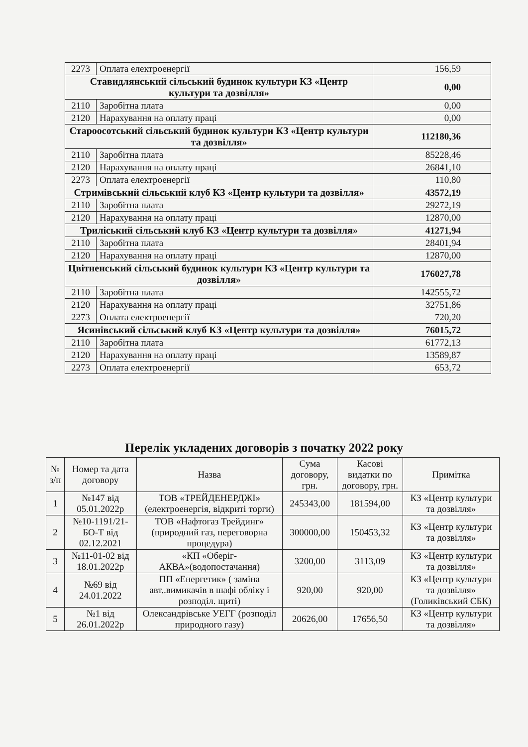| 2273 | Оплата електроенергії | 156,59 |
| Ставидлянський сільський будинок культури КЗ «Центр культури та дозвілля» | | 0,00 |
| 2110 | Заробітна плата | 0,00 |
| 2120 | Нарахування на оплату праці | 0,00 |
| Староосотський сільський будинок культури КЗ «Центр культури та дозвілля» | | 112180,36 |
| 2110 | Заробітна плата | 85228,46 |
| 2120 | Нарахування на оплату праці | 26841,10 |
| 2273 | Оплата електроенергії | 110,80 |
| Стримівський сільський клуб КЗ «Центр культури та дозвілля» | | 43572,19 |
| 2110 | Заробітна плата | 29272,19 |
| 2120 | Нарахування на оплату праці | 12870,00 |
| Триліський сільський клуб КЗ «Центр культури та дозвілля» | | 41271,94 |
| 2110 | Заробітна плата | 28401,94 |
| 2120 | Нарахування на оплату праці | 12870,00 |
| Цвітненський сільський будинок культури КЗ «Центр культури та дозвілля» | | 176027,78 |
| 2110 | Заробітна плата | 142555,72 |
| 2120 | Нарахування на оплату праці | 32751,86 |
| 2273 | Оплата електроенергії | 720,20 |
| Ясинівський сільський клуб КЗ «Центр культури та дозвілля» | | 76015,72 |
| 2110 | Заробітна плата | 61772,13 |
| 2120 | Нарахування на оплату праці | 13589,87 |
| 2273 | Оплата електроенергії | 653,72 |
Перелік укладених договорів з початку 2022 року
| № з/п | Номер та дата договору | Назва | Сума договору, грн. | Касові видатки по договору, грн. | Примітка |
| --- | --- | --- | --- | --- | --- |
| 1 | №147 від 05.01.2022р | ТОВ «ТРЕЙДЕНЕРДЖІ» (електроенергія, відкриті торги) | 245343,00 | 181594,00 | КЗ «Центр культури та дозвілля» |
| 2 | №10-1191/21-БО-Т від 02.12.2021 | ТОВ «Нафтогаз Трейдинг» (природний газ, переговорна процедура) | 300000,00 | 150453,32 | КЗ «Центр культури та дозвілля» |
| 3 | №11-01-02 від 18.01.2022р | «КП «Оберіг-АКВА»(водопостачання) | 3200,00 | 3113,09 | КЗ «Центр культури та дозвілля» |
| 4 | №69 від 24.01.2022 | ПП «Енергетик» ( заміна авт..вимикачів в шафі обліку і розподіл. щиті) | 920,00 | 920,00 | КЗ «Центр культури та дозвілля» (Голиківський СБК) |
| 5 | №1 від 26.01.2022р | Олександрівське УЕГГ (розподіл природного газу) | 20626,00 | 17656,50 | КЗ «Центр культури та дозвілля» |